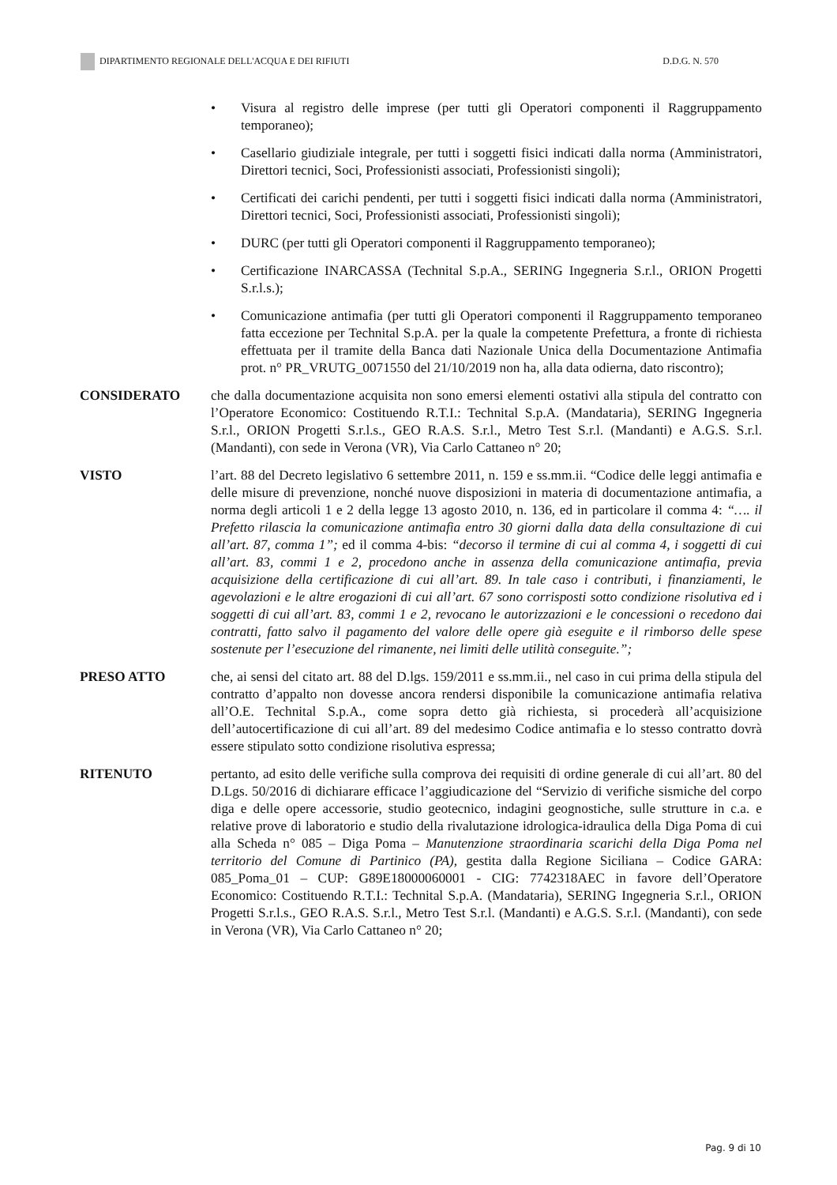DIPARTIMENTO REGIONALE DELL'ACQUA E DEI RIFIUTI D.D.G. N. 570
• Visura al registro delle imprese (per tutti gli Operatori componenti il Raggruppamento temporaneo);
• Casellario giudiziale integrale, per tutti i soggetti fisici indicati dalla norma (Amministratori, Direttori tecnici, Soci, Professionisti associati, Professionisti singoli);
• Certificati dei carichi pendenti, per tutti i soggetti fisici indicati dalla norma (Amministratori, Direttori tecnici, Soci, Professionisti associati, Professionisti singoli);
• DURC (per tutti gli Operatori componenti il Raggruppamento temporaneo);
• Certificazione INARCASSA (Technital S.p.A., SERING Ingegneria S.r.l., ORION Progetti S.r.l.s.);
• Comunicazione antimafia (per tutti gli Operatori componenti il Raggruppamento temporaneo fatta eccezione per Technital S.p.A. per la quale la competente Prefettura, a fronte di richiesta effettuata per il tramite della Banca dati Nazionale Unica della Documentazione Antimafia prot. n° PR_VRUTG_0071550 del 21/10/2019 non ha, alla data odierna, dato riscontro);
CONSIDERATO che dalla documentazione acquisita non sono emersi elementi ostativi alla stipula del contratto con l’Operatore Economico: Costituendo R.T.I.: Technital S.p.A. (Mandataria), SERING Ingegneria S.r.l., ORION Progetti S.r.l.s., GEO R.A.S. S.r.l., Metro Test S.r.l. (Mandanti) e A.G.S. S.r.l. (Mandanti), con sede in Verona (VR), Via Carlo Cattaneo n° 20;
VISTO l’art. 88 del Decreto legislativo 6 settembre 2011, n. 159 e ss.mm.ii. “Codice delle leggi antimafia e delle misure di prevenzione, nonché nuove disposizioni in materia di documentazione antimafia, a norma degli articoli 1 e 2 della legge 13 agosto 2010, n. 136, ed in particolare il comma 4: “…. il Prefetto rilascia la comunicazione antimafia entro 30 giorni dalla data della consultazione di cui all’art. 87, comma 1”; ed il comma 4-bis: “decorso il termine di cui al comma 4, i soggetti di cui all’art. 83, commi 1 e 2, procedono anche in assenza della comunicazione antimafia, previa acquisizione della certificazione di cui all’art. 89. In tale caso i contributi, i finanziamenti, le agevolazioni e le altre erogazioni di cui all’art. 67 sono corrisposti sotto condizione risolutiva ed i soggetti di cui all’art. 83, commi 1 e 2, revocano le autorizzazioni e le concessioni o recedono dai contratti, fatto salvo il pagamento del valore delle opere già eseguite e il rimborso delle spese sostenute per l’esecuzione del rimanente, nei limiti delle utilità conseguite.”;
PRESO ATTO che, ai sensi del citato art. 88 del D.lgs. 159/2011 e ss.mm.ii., nel caso in cui prima della stipula del contratto d’appalto non dovesse ancora rendersi disponibile la comunicazione antimafia relativa all’O.E. Technital S.p.A., come sopra detto già richiesta, si procederà all’acquisizione dell’autocertificazione di cui all’art. 89 del medesimo Codice antimafia e lo stesso contratto dovrà essere stipulato sotto condizione risolutiva espressa;
RITENUTO pertanto, ad esito delle verifiche sulla comprova dei requisiti di ordine generale di cui all’art. 80 del D.Lgs. 50/2016 di dichiarare efficace l’aggiudicazione del “Servizio di verifiche sismiche del corpo diga e delle opere accessorie, studio geotecnico, indagini geognostiche, sulle strutture in c.a. e relative prove di laboratorio e studio della rivalutazione idrologica-idraulica della Diga Poma di cui alla Scheda n° 085 – Diga Poma – Manutenzione straordinaria scarichi della Diga Poma nel territorio del Comune di Partinico (PA), gestita dalla Regione Siciliana – Codice GARA: 085_Poma_01 – CUP: G89E18000060001 - CIG: 7742318AEC in favore dell’Operatore Economico: Costituendo R.T.I.: Technital S.p.A. (Mandataria), SERING Ingegneria S.r.l., ORION Progetti S.r.l.s., GEO R.A.S. S.r.l., Metro Test S.r.l. (Mandanti) e A.G.S. S.r.l. (Mandanti), con sede in Verona (VR), Via Carlo Cattaneo n° 20;
Pag. 9 di 10